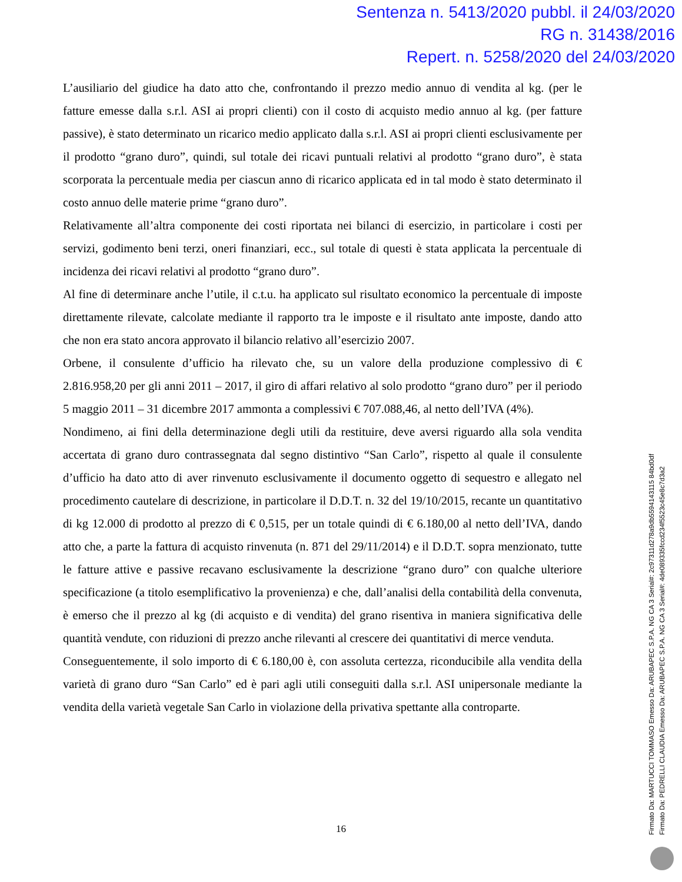Sentenza n. 5413/2020 pubbl. il 24/03/2020
RG n. 31438/2016
Repert. n. 5258/2020 del 24/03/2020
L’ausiliario del giudice ha dato atto che, confrontando il prezzo medio annuo di vendita al kg. (per le fatture emesse dalla s.r.l. ASI ai propri clienti) con il costo di acquisto medio annuo al kg. (per fatture passive), è stato determinato un ricarico medio applicato dalla s.r.l. ASI ai propri clienti esclusivamente per il prodotto “grano duro”, quindi, sul totale dei ricavi puntuali relativi al prodotto “grano duro”, è stata scorporata la percentuale media per ciascun anno di ricarico applicata ed in tal modo è stato determinato il costo annuo delle materie prime “grano duro”.
Relativamente all’altra componente dei costi riportata nei bilanci di esercizio, in particolare i costi per servizi, godimento beni terzi, oneri finanziari, ecc., sul totale di questi è stata applicata la percentuale di incidenza dei ricavi relativi al prodotto “grano duro”.
Al fine di determinare anche l’utile, il c.t.u. ha applicato sul risultato economico la percentuale di imposte direttamente rilevate, calcolate mediante il rapporto tra le imposte e il risultato ante imposte, dando atto che non era stato ancora approvato il bilancio relativo all’esercizio 2007.
Orbene, il consulente d’ufficio ha rilevato che, su un valore della produzione complessivo di € 2.816.958,20 per gli anni 2011 – 2017, il giro di affari relativo al solo prodotto “grano duro” per il periodo 5 maggio 2011 – 31 dicembre 2017 ammonta a complessivi € 707.088,46, al netto dell’IVA (4%).
Nondimeno, ai fini della determinazione degli utili da restituire, deve aversi riguardo alla sola vendita accertata di grano duro contrassegnata dal segno distintivo “San Carlo”, rispetto al quale il consulente d’ufficio ha dato atto di aver rinvenuto esclusivamente il documento oggetto di sequestro e allegato nel procedimento cautelare di descrizione, in particolare il D.D.T. n. 32 del 19/10/2015, recante un quantitativo di kg 12.000 di prodotto al prezzo di € 0,515, per un totale quindi di € 6.180,00 al netto dell’IVA, dando atto che, a parte la fattura di acquisto rinvenuta (n. 871 del 29/11/2014) e il D.D.T. sopra menzionato, tutte le fatture attive e passive recavano esclusivamente la descrizione “grano duro” con qualche ulteriore specificazione (a titolo esemplificativo la provenienza) e che, dall’analisi della contabilità della convenuta, è emerso che il prezzo al kg (di acquisto e di vendita) del grano risentiva in maniera significativa delle quantità vendute, con riduzioni di prezzo anche rilevanti al crescere dei quantitativi di merce venduta.
Conseguentemente, il solo importo di € 6.180,00 è, con assoluta certezza, riconducibile alla vendita della varietà di grano duro “San Carlo” ed è pari agli utili conseguiti dalla s.r.l. ASI unipersonale mediante la vendita della varietà vegetale San Carlo in violazione della privativa spettante alla controparte.
16
Firmato Da: MARTUCCI TOMMASO Emesso Da: ARUBAPEC S.P.A. NG CA 3 Serial#: 2c97311d278a9db5594143115 84bd0df
Firmato Da: PEDRELLI CLAUDIA Emesso Da: ARUBAPEC S.P.A. NG CA 3 Serial#: 4de089335fccd234f5523c45e8c7d3a2